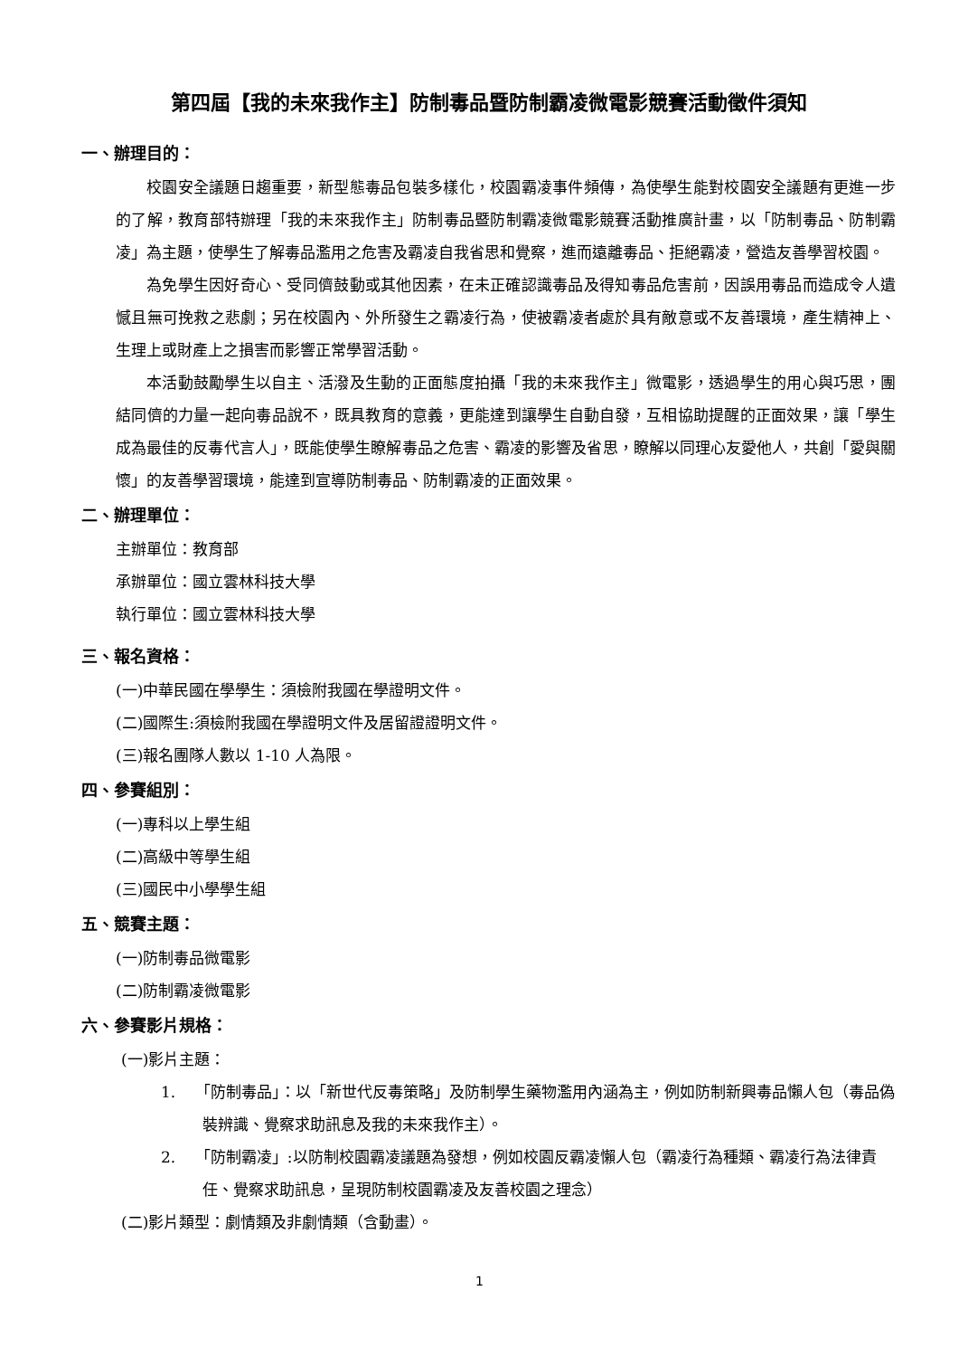第四屆【我的未來我作主】防制毒品暨防制霸凌微電影競賽活動徵件須知
一、辦理目的：
校園安全議題日趨重要，新型態毒品包裝多樣化，校園霸凌事件頻傳，為使學生能對校園安全議題有更進一步的了解，教育部特辦理「我的未來我作主」防制毒品暨防制霸凌微電影競賽活動推廣計畫，以「防制毒品、防制霸凌」為主題，使學生了解毒品濫用之危害及霸凌自我省思和覺察，進而遠離毒品、拒絕霸凌，營造友善學習校園。
為免學生因好奇心、受同儕鼓動或其他因素，在未正確認識毒品及得知毒品危害前，因誤用毒品而造成令人遺憾且無可挽救之悲劇；另在校園內、外所發生之霸凌行為，使被霸凌者處於具有敵意或不友善環境，產生精神上、生理上或財產上之損害而影響正常學習活動。
本活動鼓勵學生以自主、活潑及生動的正面態度拍攝「我的未來我作主」微電影，透過學生的用心與巧思，團結同儕的力量一起向毒品說不，既具教育的意義，更能達到讓學生自動自發，互相協助提醒的正面效果，讓「學生成為最佳的反毒代言人」，既能使學生瞭解毒品之危害、霸凌的影響及省思，瞭解以同理心友愛他人，共創「愛與關懷」的友善學習環境，能達到宣導防制毒品、防制霸凌的正面效果。
二、辦理單位：
主辦單位：教育部
承辦單位：國立雲林科技大學
執行單位：國立雲林科技大學
三、報名資格：
(一)中華民國在學學生：須檢附我國在學證明文件。
(二)國際生:須檢附我國在學證明文件及居留證證明文件。
(三)報名團隊人數以 1-10 人為限。
四、參賽組別：
(一)專科以上學生組
(二)高級中等學生組
(三)國民中小學學生組
五、競賽主題：
(一)防制毒品微電影
(二)防制霸凌微電影
六、參賽影片規格：
(一)影片主題：
1. 「防制毒品」：以「新世代反毒策略」及防制學生藥物濫用內涵為主，例如防制新興毒品懶人包（毒品偽裝辨識、覺察求助訊息及我的未來我作主）。
2. 「防制霸凌」:以防制校園霸凌議題為發想，例如校園反霸凌懶人包（霸凌行為種類、霸凌行為法律責任、覺察求助訊息，呈現防制校園霸凌及友善校園之理念）
(二)影片類型：劇情類及非劇情類（含動畫）。
1